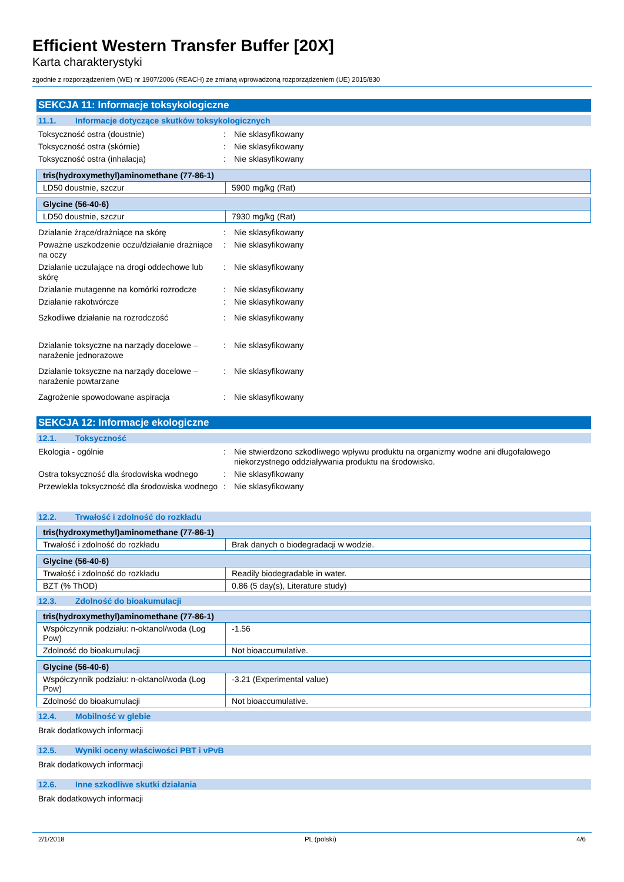Efficient Western Transfer Buffer [20X]
Karta charakterystyki
zgodnie z rozporządzeniem (WE) nr 1907/2006 (REACH) ze zmianą wprowadzoną rozporządzeniem (UE) 2015/830
SEKCJA 11: Informacje toksykologiczne
11.1. Informacje dotyczące skutków toksykologicznych
Toksyczność ostra (doustnie) : Nie sklasyfikowany
Toksyczność ostra (skórnie) : Nie sklasyfikowany
Toksyczność ostra (inhalacja) : Nie sklasyfikowany
| tris(hydroxymethyl)aminomethane (77-86-1) | |
| --- | --- |
| LD50 doustnie, szczur | 5900 mg/kg (Rat) |
| Glycine (56-40-6) | |
| --- | --- |
| LD50 doustnie, szczur | 7930 mg/kg (Rat) |
Działanie żrące/drażniące na skórę : Nie sklasyfikowany
Poważne uszkodzenie oczu/działanie drażniące na oczy
: Nie sklasyfikowany
Działanie uczulające na drogi oddechowe lub skórę
: Nie sklasyfikowany
Działanie mutagenne na komórki rozrodcze
: Nie sklasyfikowany
Działanie rakotwórcze : Nie sklasyfikowany
Szkodliwe działanie na rozrodczość : Nie sklasyfikowany
Działanie toksyczne na narządy docelowe – narażenie jednorazowe
: Nie sklasyfikowany
Działanie toksyczne na narządy docelowe – narażenie powtarzane
: Nie sklasyfikowany
Zagrożenie spowodowane aspiracja : Nie sklasyfikowany
SEKCJA 12: Informacje ekologiczne
12.1. Toksyczność
Ekologia - ogólnie : Nie stwierdzono szkodliwego wpływu produktu na organizmy wodne ani długofalowego niekorzystnego oddziaływania produktu na środowisko.
Ostra toksyczność dla środowiska wodnego
: Nie sklasyfikowany
Przewlekła toksyczność dla środowiska wodnego
: Nie sklasyfikowany
12.2. Trwałość i zdolność do rozkładu
| tris(hydroxymethyl)aminomethane (77-86-1) | |
| --- | --- |
| Trwałość i zdolność do rozkładu | Brak danych o biodegradacji w wodzie. |
| Glycine (56-40-6) | |
| --- | --- |
| Trwałość i zdolność do rozkładu | Readily biodegradable in water. |
| BZT (% ThOD) | 0.86 (5 day(s), Literature study) |
12.3. Zdolność do bioakumulacji
| tris(hydroxymethyl)aminomethane (77-86-1) | |
| --- | --- |
| Współczynnik podziału: n-oktanol/woda (Log Pow) | -1.56 |
| Zdolność do bioakumulacji | Not bioaccumulative. |
| Glycine (56-40-6) | |
| --- | --- |
| Współczynnik podziału: n-oktanol/woda (Log Pow) | -3.21 (Experimental value) |
| Zdolność do bioakumulacji | Not bioaccumulative. |
12.4. Mobilność w glebie
Brak dodatkowych informacji
12.5. Wyniki oceny właściwości PBT i vPvB
Brak dodatkowych informacji
12.6. Inne szkodliwe skutki działania
Brak dodatkowych informacji
2/1/2018 PL (polski) 4/6